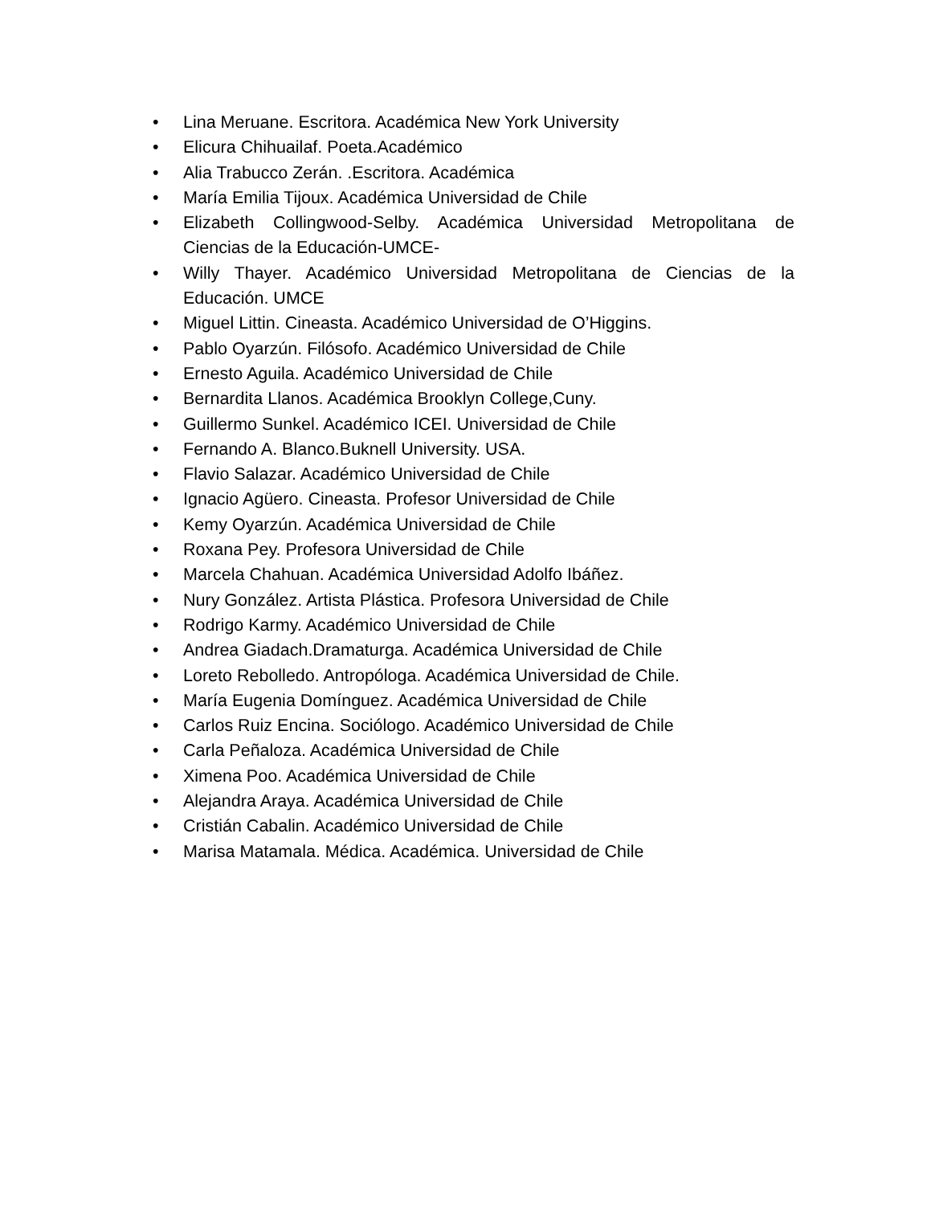• Lina Meruane. Escritora. Académica New York University
• Elicura Chihuailaf. Poeta.Académico
• Alia Trabucco Zerán. .Escritora. Académica
• María Emilia Tijoux. Académica Universidad de Chile
• Elizabeth Collingwood-Selby. Académica Universidad Metropolitana de Ciencias de la Educación-UMCE-
• Willy Thayer. Académico Universidad Metropolitana de Ciencias de la Educación. UMCE
• Miguel Littin. Cineasta. Académico Universidad de O’Higgins.
• Pablo Oyarzún. Filósofo. Académico Universidad de Chile
• Ernesto Aguila. Académico Universidad de Chile
• Bernardita Llanos. Académica Brooklyn College,Cuny.
• Guillermo Sunkel. Académico ICEI. Universidad de Chile
• Fernando A. Blanco.Buknell University. USA.
• Flavio Salazar. Académico Universidad de Chile
• Ignacio Agüero. Cineasta. Profesor Universidad de Chile
• Kemy Oyarzún. Académica Universidad de Chile
• Roxana Pey. Profesora Universidad de Chile
• Marcela Chahuan. Académica Universidad Adolfo Ibáñez.
• Nury González. Artista Plástica. Profesora Universidad de Chile
• Rodrigo Karmy. Académico Universidad de Chile
• Andrea Giadach.Dramaturga. Académica Universidad de Chile
• Loreto Rebolledo. Antropóloga. Académica Universidad de Chile.
• María Eugenia Domínguez. Académica Universidad de Chile
• Carlos Ruiz Encina. Sociólogo. Académico Universidad de Chile
• Carla Peñaloza. Académica Universidad de Chile
• Ximena Poo. Académica Universidad de Chile
• Alejandra Araya. Académica Universidad de Chile
• Cristián Cabalin. Académico Universidad de Chile
• Marisa Matamala. Médica. Académica. Universidad de Chile